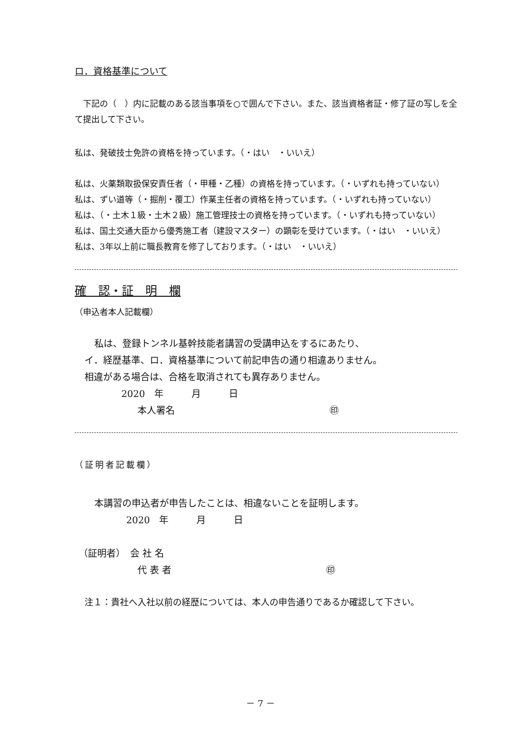ロ．資格基準について
　下記の（　）内に記載のある該当事項を○で囲んで下さい。また、該当資格者証・修了証の写しを全て提出して下さい。
私は、発破技士免許の資格を持っています。（・はい　・いいえ）
私は、火薬類取扱保安責任者（・甲種・乙種）の資格を持っています。（・いずれも持っていない）
私は、ずい道等（・掘削・覆工）作業主任者の資格を持っています。（・いずれも持っていない）
私は、（・土木１級・土木２級）施工管理技士の資格を持っています。（・いずれも持っていない）
私は、国土交通大臣から優秀施工者（建設マスター）の顕彰を受けています。（・はい　・いいえ）
私は、3年以上前に職長教育を修了しております。（・はい　・いいえ）
確　認・証　明　欄
（申込者本人記載欄）
私は、登録トンネル基幹技能者講習の受講申込をするにあたり、
イ．経歴基準、ロ．資格基準について前記申告の通り相違ありません。
相違がある場合は、合格を取消されても異存ありません。
2020　年　　　月　　　日
本人署名 ㊞
（証明者記載欄）
本講習の申込者が申告したことは、相違ないことを証明します。
2020　年　　　月　　　日
（証明者）　会 社 名
代 表 者 ㊞
注１：貴社へ入社以前の経歴については、本人の申告通りであるか確認して下さい。
－ 7 －